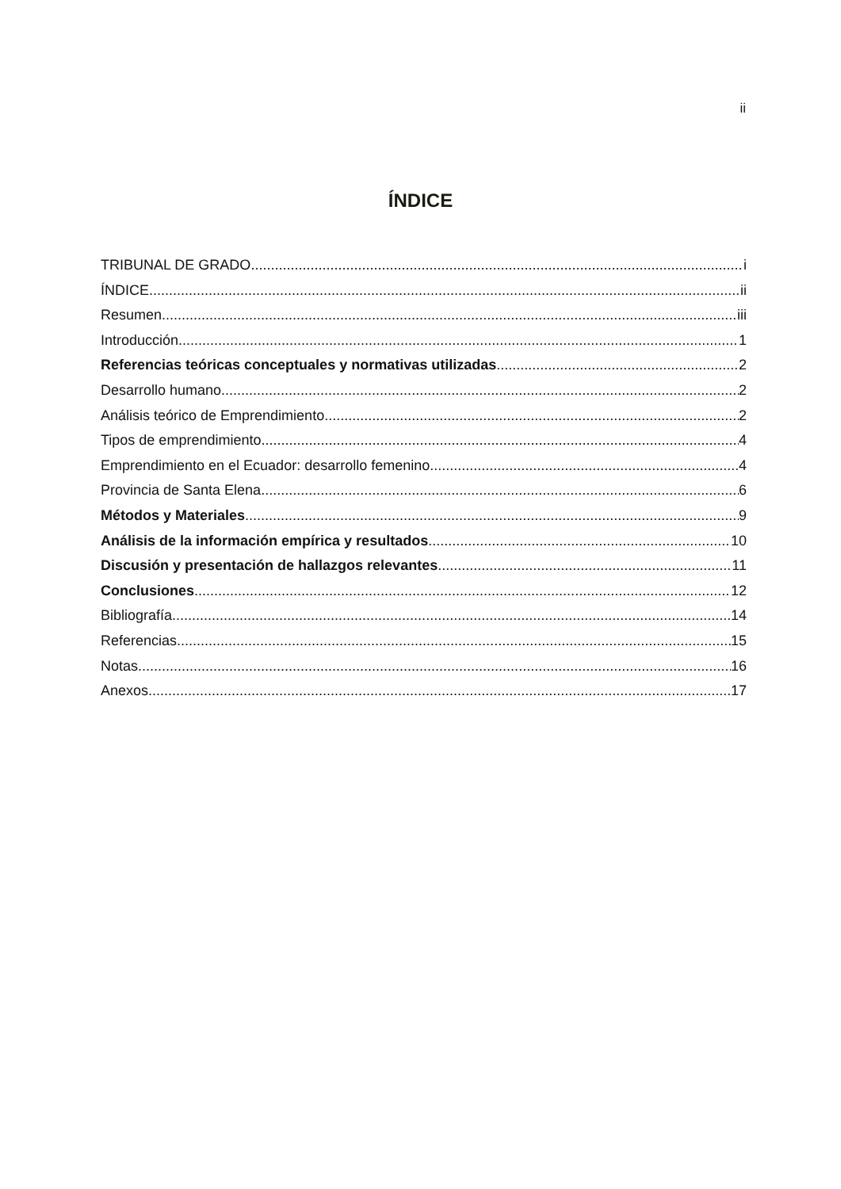ii
ÍNDICE
TRIBUNAL DE GRADO i
ÍNDICE ii
Resumen iii
Introducción 1
Referencias teóricas conceptuales y normativas utilizadas 2
Desarrollo humano 2
Análisis teórico de Emprendimiento 2
Tipos de emprendimiento 4
Emprendimiento en el Ecuador: desarrollo femenino 4
Provincia de Santa Elena 6
Métodos y Materiales 9
Análisis de la información empírica y resultados 10
Discusión y presentación de hallazgos relevantes 11
Conclusiones 12
Bibliografía 14
Referencias 15
Notas 16
Anexos 17